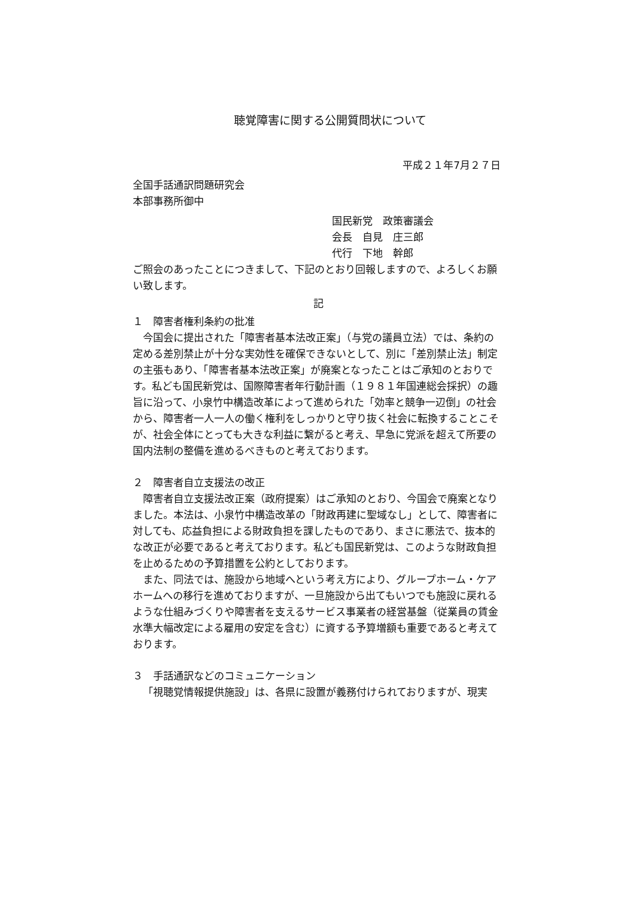聴覚障害に関する公開質問状について
平成２１年7月２７日
全国手話通訳問題研究会
本部事務所御中
国民新党　政策審議会
会長　自見　庄三郎
代行　下地　幹郎
ご照会のあったことにつきまして、下記のとおり回報しますので、よろしくお願い致します。
記
１　障害者権利条約の批准
今国会に提出された「障害者基本法改正案」（与党の議員立法）では、条約の定める差別禁止が十分な実効性を確保できないとして、別に「差別禁止法」制定の主張もあり、「障害者基本法改正案」が廃案となったことはご承知のとおりです。私ども国民新党は、国際障害者年行動計画（１９８１年国連総会採択）の趣旨に沿って、小泉竹中構造改革によって進められた「効率と競争一辺倒」の社会から、障害者一人一人の働く権利をしっかりと守り抜く社会に転換することこそが、社会全体にとっても大きな利益に繋がると考え、早急に党派を超えて所要の国内法制の整備を進めるべきものと考えております。
２　障害者自立支援法の改正
障害者自立支援法改正案（政府提案）はご承知のとおり、今国会で廃案となりました。本法は、小泉竹中構造改革の「財政再建に聖域なし」として、障害者に対しても、応益負担による財政負担を課したものであり、まさに悪法で、抜本的な改正が必要であると考えております。私ども国民新党は、このような財政負担を止めるための予算措置を公約としております。
また、同法では、施設から地域へという考え方により、グループホーム・ケアホームへの移行を進めておりますが、一旦施設から出てもいつでも施設に戻れるような仕組みづくりや障害者を支えるサービス事業者の経営基盤（従業員の賃金水準大幅改定による雇用の安定を含む）に資する予算増額も重要であると考えております。
３　手話通訳などのコミュニケーション
「視聴覚情報提供施設」は、各県に設置が義務付けられておりますが、現実